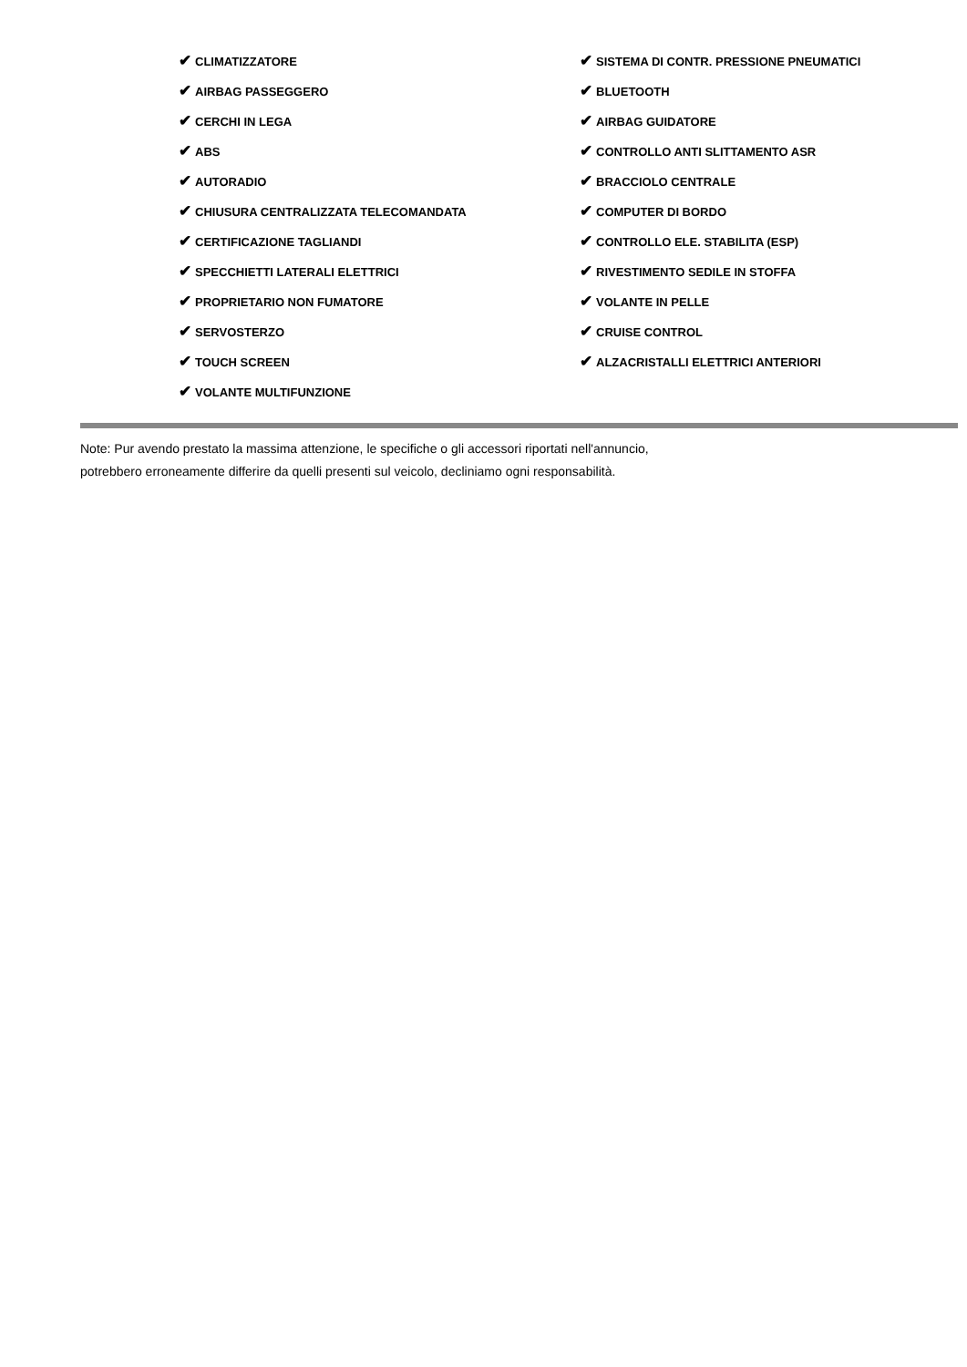✔ CLIMATIZZATORE
✔ AIRBAG PASSEGGERO
✔ CERCHI IN LEGA
✔ ABS
✔ AUTORADIO
✔ CHIUSURA CENTRALIZZATA TELECOMANDATA
✔ CERTIFICAZIONE TAGLIANDI
✔ SPECCHIETTI LATERALI ELETTRICI
✔ PROPRIETARIO NON FUMATORE
✔ SERVOSTERZO
✔ TOUCH SCREEN
✔ VOLANTE MULTIFUNZIONE
✔ SISTEMA DI CONTR. PRESSIONE PNEUMATICI
✔ BLUETOOTH
✔ AIRBAG GUIDATORE
✔ CONTROLLO ANTI SLITTAMENTO ASR
✔ BRACCIOLO CENTRALE
✔ COMPUTER DI BORDO
✔ CONTROLLO ELE. STABILITA (ESP)
✔ RIVESTIMENTO SEDILE IN STOFFA
✔ VOLANTE IN PELLE
✔ CRUISE CONTROL
✔ ALZACRISTALLI ELETTRICI ANTERIORI
Note: Pur avendo prestato la massima attenzione, le specifiche o gli accessori riportati nell'annuncio,
potrebbero erroneamente differire da quelli presenti sul veicolo, decliniamo ogni responsabilità.